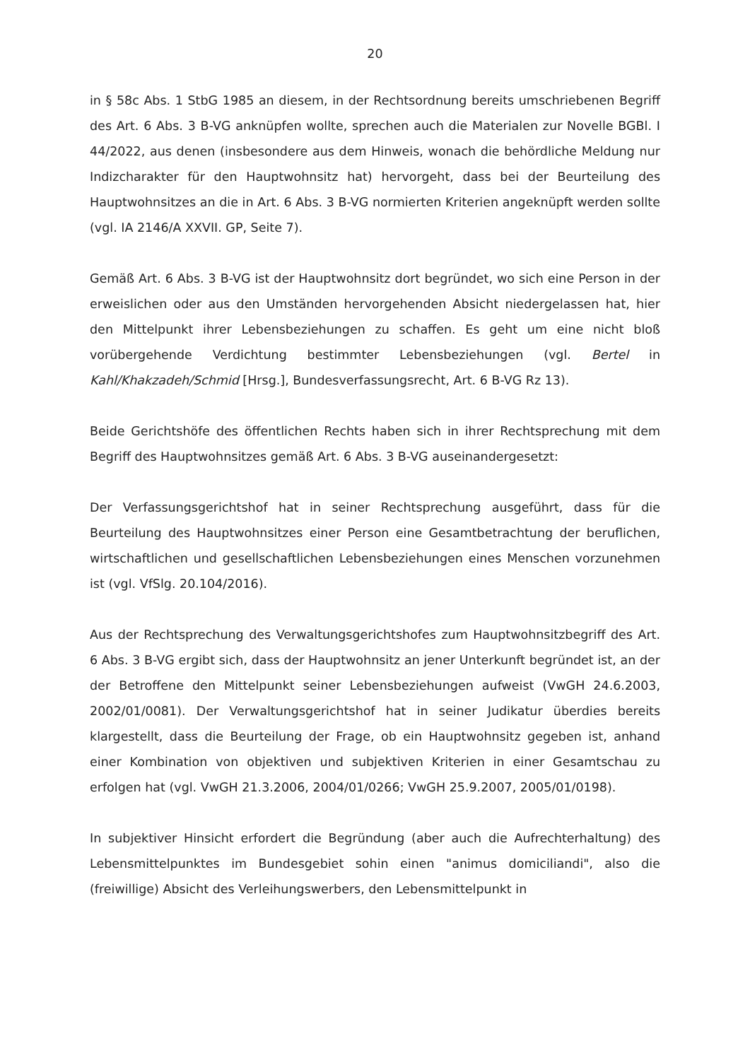20
in § 58c Abs. 1 StbG 1985 an diesem, in der Rechtsordnung bereits umschriebenen Begriff des Art. 6 Abs. 3 B-VG anknüpfen wollte, sprechen auch die Materialen zur Novelle BGBl. I 44/2022, aus denen (insbesondere aus dem Hinweis, wonach die behördliche Meldung nur Indizcharakter für den Hauptwohnsitz hat) hervorgeht, dass bei der Beurteilung des Hauptwohnsitzes an die in Art. 6 Abs. 3 B-VG normierten Kriterien angeknüpft werden sollte (vgl. IA 2146/A XXVII. GP, Seite 7).
Gemäß Art. 6 Abs. 3 B-VG ist der Hauptwohnsitz dort begründet, wo sich eine Person in der erweislichen oder aus den Umständen hervorgehenden Absicht niedergelassen hat, hier den Mittelpunkt ihrer Lebensbeziehungen zu schaffen. Es geht um eine nicht bloß vorübergehende Verdichtung bestimmter Lebensbeziehungen (vgl. Bertel in Kahl/Khakzadeh/Schmid [Hrsg.], Bundesverfassungsrecht, Art. 6 B-VG Rz 13).
Beide Gerichtshöfe des öffentlichen Rechts haben sich in ihrer Rechtsprechung mit dem Begriff des Hauptwohnsitzes gemäß Art. 6 Abs. 3 B-VG auseinandergesetzt:
Der Verfassungsgerichtshof hat in seiner Rechtsprechung ausgeführt, dass für die Beurteilung des Hauptwohnsitzes einer Person eine Gesamtbetrachtung der beruflichen, wirtschaftlichen und gesellschaftlichen Lebensbeziehungen eines Menschen vorzunehmen ist (vgl. VfSlg. 20.104/2016).
Aus der Rechtsprechung des Verwaltungsgerichtshofes zum Hauptwohnsitzbegriff des Art. 6 Abs. 3 B-VG ergibt sich, dass der Hauptwohnsitz an jener Unterkunft begründet ist, an der der Betroffene den Mittelpunkt seiner Lebensbeziehungen aufweist (VwGH 24.6.2003, 2002/01/0081). Der Verwaltungsgerichtshof hat in seiner Judikatur überdies bereits klargestellt, dass die Beurteilung der Frage, ob ein Hauptwohnsitz gegeben ist, anhand einer Kombination von objektiven und subjektiven Kriterien in einer Gesamtschau zu erfolgen hat (vgl. VwGH 21.3.2006, 2004/01/0266; VwGH 25.9.2007, 2005/01/0198).
In subjektiver Hinsicht erfordert die Begründung (aber auch die Aufrechterhaltung) des Lebensmittelpunktes im Bundesgebiet sohin einen "animus domiciliandi", also die (freiwillige) Absicht des Verleihungswerbers, den Lebensmittelpunkt in